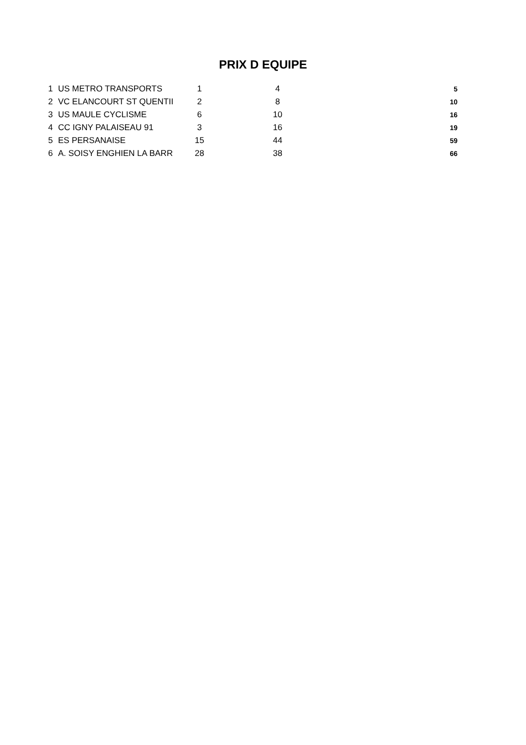PRIX D EQUIPE
| 1 | US METRO TRANSPORTS | 1 | 4 | 5 |
| 2 | VC ELANCOURT ST QUENTII | 2 | 8 | 10 |
| 3 | US MAULE CYCLISME | 6 | 10 | 16 |
| 4 | CC IGNY PALAISEAU 91 | 3 | 16 | 19 |
| 5 | ES PERSANAISE | 15 | 44 | 59 |
| 6 | A. SOISY ENGHIEN LA BARR | 28 | 38 | 66 |